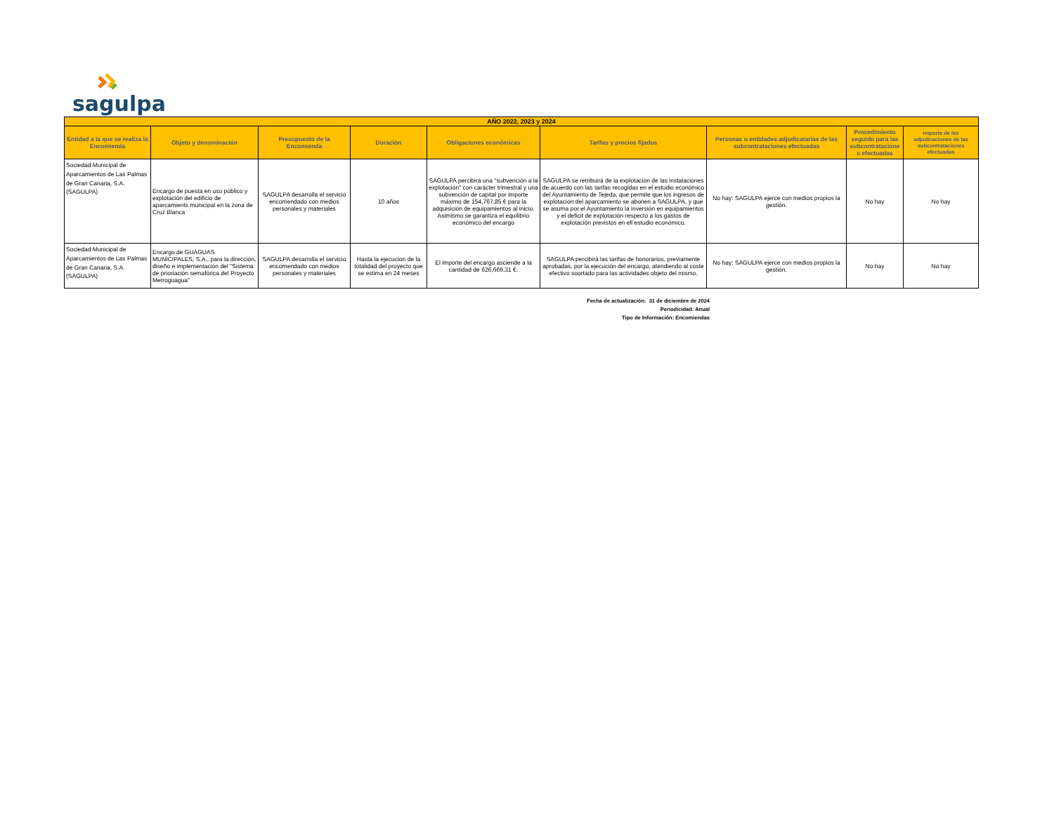sagulpa
| AÑO 2022, 2023 y 2024 | | | | | | | | |
| --- | --- | --- | --- | --- | --- | --- | --- | --- |
| Entidad a la que se realiza la Encomienda | Objeto y denominación | Presupuesto de la Encomienda | Duración | Obligaciones económicas | Tarifas y precios fijados | Personas o entidades adjudicatarias de las subcontrataciones efectuadas | Procedimiento seguido para las subcontratacione s efectuadas | importe de las adjudicaciones de las subcontrataciones efectuadas |
| Sociedad Municipal de Aparcamientos de Las Palmas de Gran Canaria, S.A. (SAGULPA) | Encargo de puesta en uso público y explotación del edificio de aparcamients municipal en la zona de Cruz Blanca | SAGULPA desarrolla el servicio encomendado con medios personales y materiales | 10 años | SAGULPA percibirá una "subvención a la explotación" con carácter trimestral y una subvención de capital por importe máximo de 154,767,85 € para la adquisición de equipamientos al inicio. Asimismo se garantiza el equilibrio económico del encargo | SAGULPA se retribuirá de la explotación de las instalaciones de acuerdo con las tarifas recogidas en el estudio económico del Ayuntamiento de Tejeda, que permite que los ingresos de explotacion del aparcamiento se abonen a SAGULPA, y que se asuma por el Ayuntamiento la inversión en equipamientos y el deficit de explotación respecto a los gastos de explotación previstos en ell estudio económico. | No hay: SAGULPA ejerce con medios propios la gestión. | No hay | No hay |
| Sociedad Municipal de Aparcamientos de Las Palmas de Gran Canaria, S.A. (SAGULPA) | Encargo de GUAGUAS MUNICIPALES, S.A., para la dirección, diseño e implementación del "Sistema de prioriación semafórica del Proyecto Metroguagua" | SAGULPA desarrolla el servicio encomendado con medios personales y materiales | Hasta la ejecucion de la totalidad del proyecto que se estima en 24 meses | El importe del encargo asciende a la cantidad de 626,669,31 €. | SAGULPA percibirá las tarifas de honorarios, previamente aprobadas, por la ejecución del encargo, atendiendo al coste efectivo soortado para las actividades objeto del mismo. | No hay: SAGULPA ejerce con medios propios la gestión. | No hay | No hay |
Fecha de actualización: 31 de diciembre de 2024
Periodicidad: Anual
Tipo de Información: Encomiendas